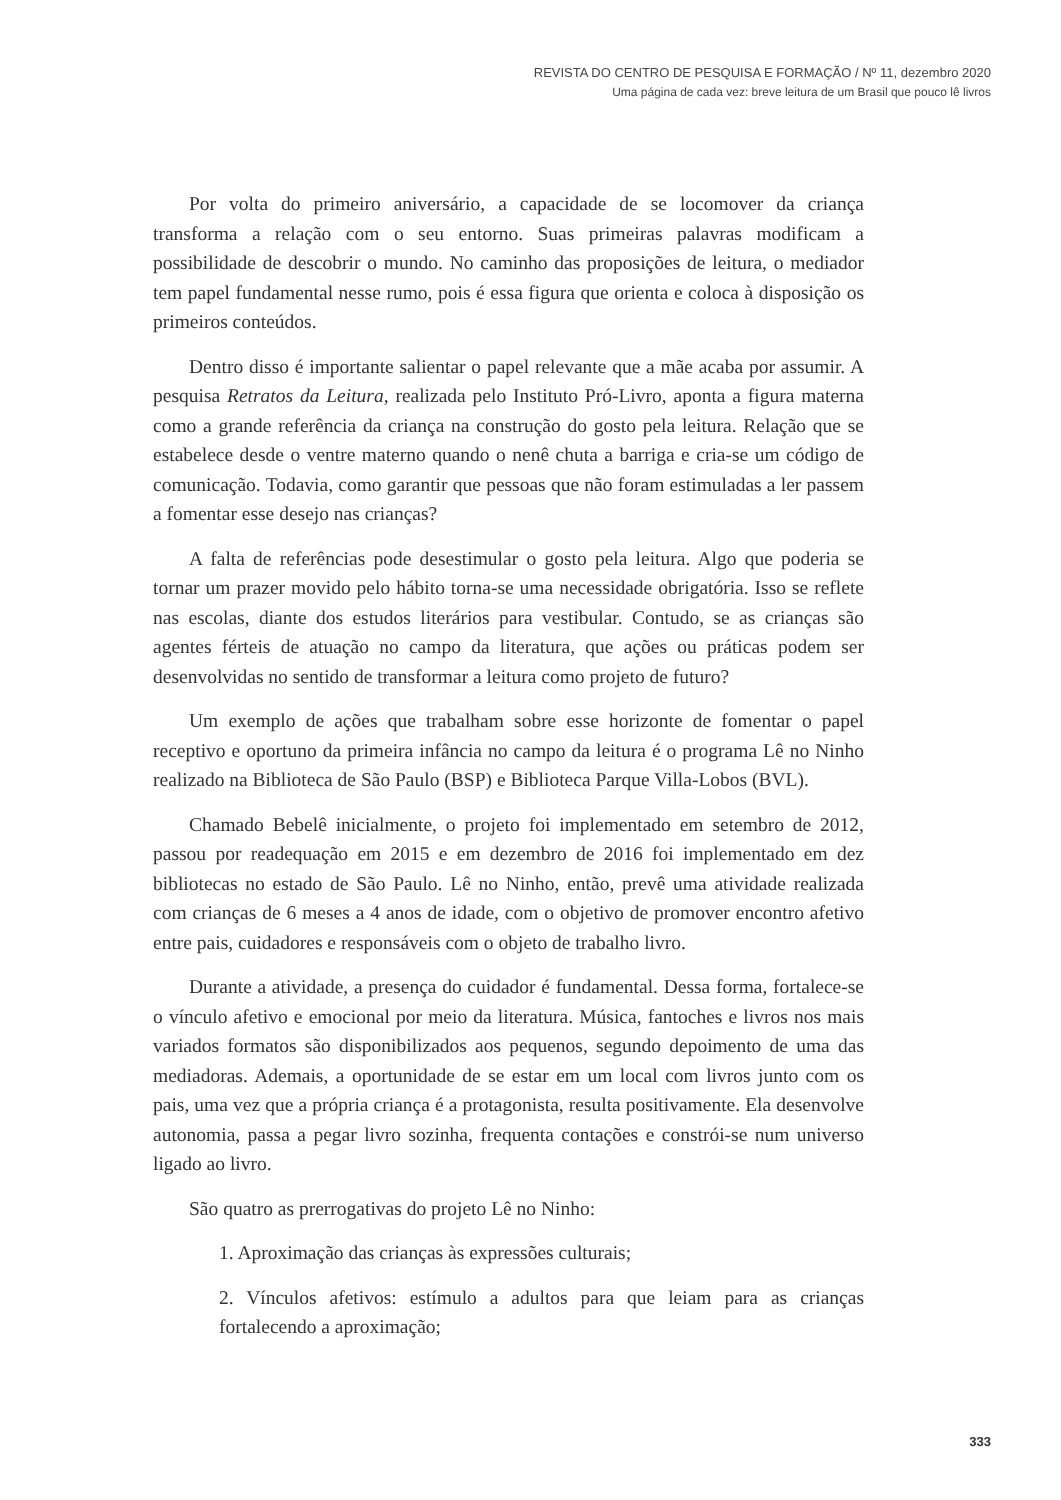REVISTA DO CENTRO DE PESQUISA E FORMAÇÃO / Nº 11, dezembro 2020
Uma página de cada vez: breve leitura de um Brasil que pouco lê livros
Por volta do primeiro aniversário, a capacidade de se locomover da criança transforma a relação com o seu entorno. Suas primeiras palavras modificam a possibilidade de descobrir o mundo. No caminho das proposições de leitura, o mediador tem papel fundamental nesse rumo, pois é essa figura que orienta e coloca à disposição os primeiros conteúdos.
Dentro disso é importante salientar o papel relevante que a mãe acaba por assumir. A pesquisa Retratos da Leitura, realizada pelo Instituto Pró-Livro, aponta a figura materna como a grande referência da criança na construção do gosto pela leitura. Relação que se estabelece desde o ventre materno quando o nenê chuta a barriga e cria-se um código de comunicação. Todavia, como garantir que pessoas que não foram estimuladas a ler passem a fomentar esse desejo nas crianças?
A falta de referências pode desestimular o gosto pela leitura. Algo que poderia se tornar um prazer movido pelo hábito torna-se uma necessidade obrigatória. Isso se reflete nas escolas, diante dos estudos literários para vestibular. Contudo, se as crianças são agentes férteis de atuação no campo da literatura, que ações ou práticas podem ser desenvolvidas no sentido de transformar a leitura como projeto de futuro?
Um exemplo de ações que trabalham sobre esse horizonte de fomentar o papel receptivo e oportuno da primeira infância no campo da leitura é o programa Lê no Ninho realizado na Biblioteca de São Paulo (BSP) e Biblioteca Parque Villa-Lobos (BVL).
Chamado Bebelê inicialmente, o projeto foi implementado em setembro de 2012, passou por readequação em 2015 e em dezembro de 2016 foi implementado em dez bibliotecas no estado de São Paulo. Lê no Ninho, então, prevê uma atividade realizada com crianças de 6 meses a 4 anos de idade, com o objetivo de promover encontro afetivo entre pais, cuidadores e responsáveis com o objeto de trabalho livro.
Durante a atividade, a presença do cuidador é fundamental. Dessa forma, fortalece-se o vínculo afetivo e emocional por meio da literatura. Música, fantoches e livros nos mais variados formatos são disponibilizados aos pequenos, segundo depoimento de uma das mediadoras. Ademais, a oportunidade de se estar em um local com livros junto com os pais, uma vez que a própria criança é a protagonista, resulta positivamente. Ela desenvolve autonomia, passa a pegar livro sozinha, frequenta contações e constrói-se num universo ligado ao livro.
São quatro as prerrogativas do projeto Lê no Ninho:
1. Aproximação das crianças às expressões culturais;
2. Vínculos afetivos: estímulo a adultos para que leiam para as crianças fortalecendo a aproximação;
333